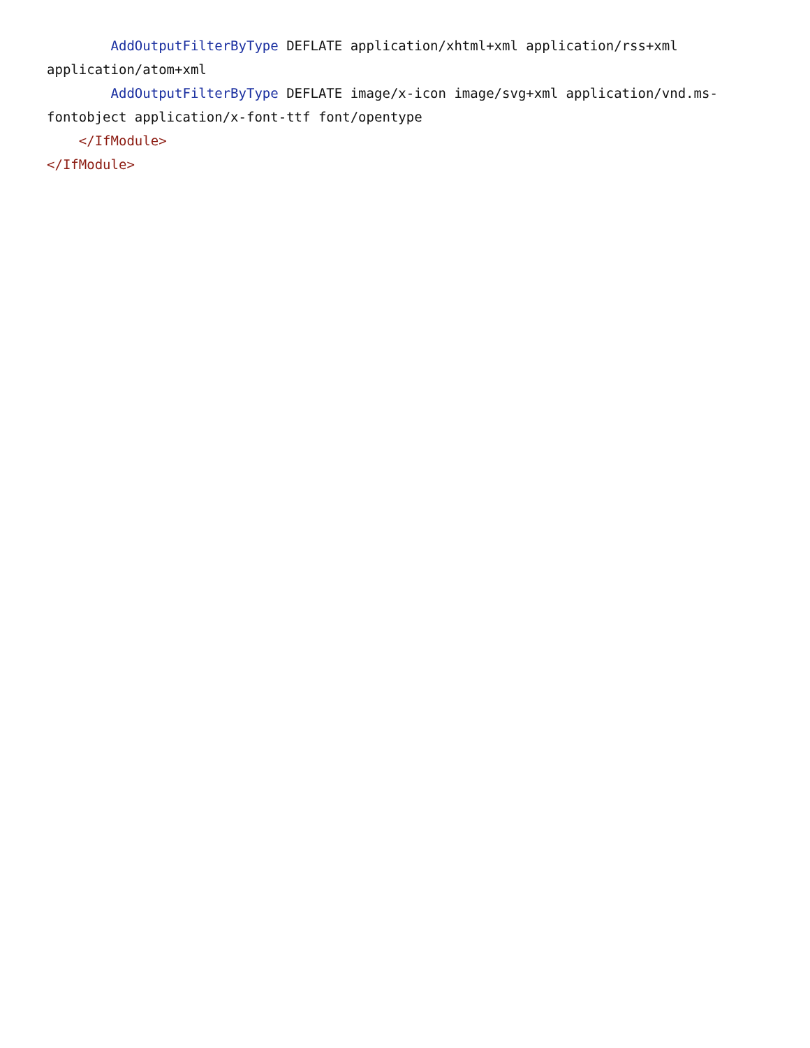AddOutputFilterByType DEFLATE application/xhtml+xml application/rss+xml
application/atom+xml
        AddOutputFilterByType DEFLATE image/x-icon image/svg+xml application/vnd.ms-
fontobject application/x-font-ttf font/opentype
    </IfModule>
</IfModule>